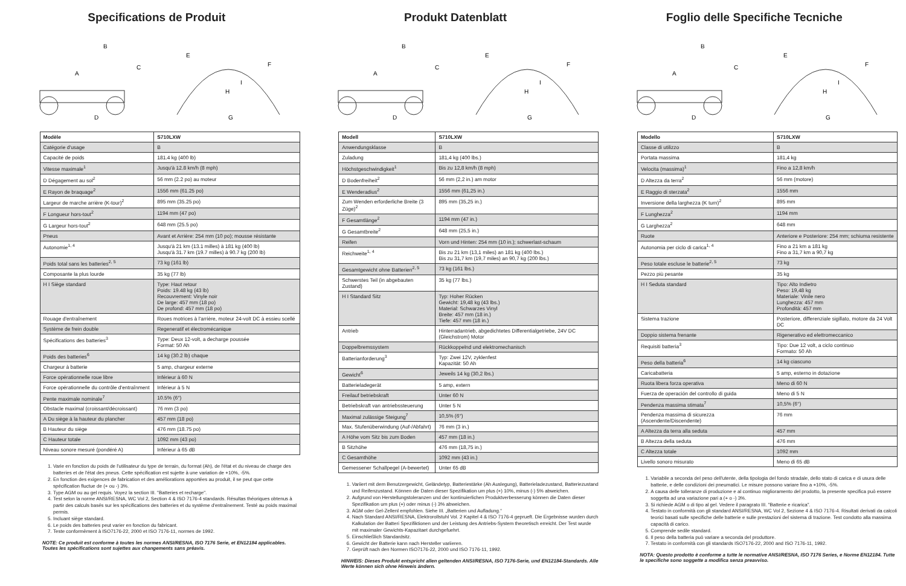Specifications de Produit
B
A
C
D
E
F
H
I
G
| Modèle | S710LXW |
| --- | --- |
| Catégorie d'usage | B |
| Capacité de poids | 181.4 kg (400 lb) |
| Vitesse maximale<sup>1</sup> | Jusqu'à 12.8 km/h (8 mph) |
| D Dégagement au sol<sup>2</sup> | 56 mm (2.2 po) au moteur |
| E Rayon de braquage<sup>2</sup> | 1556 mm (61.25 po) |
| Largeur de marche arrière (K-tour)<sup>2</sup> | 895 mm (35.25 po) |
| F Longueur hors-tout<sup>2</sup> | 1194 mm (47 po) |
| G Largeur hors-tout<sup>2</sup> | 648 mm (25.5 po) |
| Pneus | Avant et Arrière: 254 mm (10 po); mousse résistante |
| Autonomie<sup>1, 4</sup> | Jusqu'à 21 km (13.1 milles) à 181 kg (400 lb) Jusqu'à 31.7 km (19.7 milles) à 90.7 kg (200 lb) |
| Poids total sans les batteries<sup>2, 5</sup> | 73 kg (161 lb) |
| Composante la plus lourde | 35 kg (77 lb) |
| H I Siège standard | Type: Haut retour Poids: 19.48 kg (43 lb) Recouvrement: Vinyle noir De large: 457 mm (18 po) De profond: 457 mm (18 po) |
| Rouage d'entraînement | Roues motrices à l'arrière, moteur 24-volt DC à essieu scellé |
| Système de frein double | Regeneratif et électromécanique |
| Spécifications des batteries<sup>3</sup> | Type: Deux 12-volt, a decharge poussée Format: 50 Ah |
| Poids des batteries<sup>6</sup> | 14 kg (30.2 lb) chaque |
| Chargeur à batterie | 5 amp, chargeur externe |
| Force opérationnelle roue libre | Inférieur à 60 N |
| Force opérationnelle du contrôle d'entraînment | Inférieur à 5 N |
| Pente maximale nominale<sup>7</sup> | 10.5% (6°) |
| Obstacle maximal (croissant/décroissant) | 76 mm (3 po) |
| A Du siège à la hauteur du plancher | 457 mm (18 po) |
| B Hauteur du siège | 476 mm (18.75 po) |
| C Hauteur totale | 1092 mm (43 po) |
| Niveau sonore mesuré (pondéré A) | Inférieur à 65 dB |
1. Varie en fonction du poids de l'utilisateur du type de terrain, du format (Ah), de l'état et du niveau de charge des batteries et de l'état des pneus. Cette spécification est sujette à une variation de +10%, -5%.
2. En fonction des exigences de fabrication et des améliorations apportées au produit, il se peut que cette spécification fluctue de (+ ou -) 3%.
3. Type AGM ou au gel requis. Voyez la section III. "Batteries et recharge".
4. Test selon la norme ANSI/RESNA, WC Vol 2, Section 4 & ISO 7176-4 standards. Résultas théoriques obtenus à partir des calculs basés sur les spécifications des batteries et du système d'entraînement. Testé au poids maximal permis.
5. Incluant siège standard.
6. Le poids des batteries peut varier en fonction du fabricant.
7. Teste conformèment à ISO7176-22, 2000 et ISO 7176-11, normes de 1992.
NOTE: Ce produit est conforme à toutes les normes ANSI/RESNA, ISO 7176 Serie, et EN12184 applicables. Toutes les spécifications sont sujettes aux changements sans préavis.
Produkt Datenblatt
B
A
C
D
E
F
H
I
G
| Modell | S710LXW |
| --- | --- |
| Anwendungsklasse | B |
| Zuladung | 181,4 kg (400 lbs.) |
| Höchstgeschwindigkeit<sup>1</sup> | Bis zu 12,8 km/h (8 mph) |
| D Bodenfreiheit<sup>2</sup> | 56 mm (2,2 in.) am motor |
| E Wenderadius<sup>2</sup> | 1556 mm (61,25 in.) |
| Zum Wenden erforderliche Breite (3 Züge)<sup>2</sup> | 895 mm (35,25 in.) |
| F Gesamtlänge<sup>2</sup> | 1194 mm (47 in.) |
| G Gesamtbreite<sup>2</sup> | 648 mm (25,5 in.) |
| Reifen | Vorn und Hinten: 254 mm (10 in.); schwerlast-schaum |
| Reichweite<sup>1, 4</sup> | Bis zu 21 km (13,1 miles) an 181 kg (400 lbs.) Bis zu 31,7 km (19,7 miles) an 90,7 kg (200 lbs.) |
| Gesamtgewicht ohne Batterien<sup>2, 5</sup> | 73 kg (161 lbs.) |
| Schwerstes Teil (in abgebauten Zustand) | 35 kg (77 lbs.) |
| H I Standard Sitz | Typ: Hoher Rücken Gewicht: 19,48 kg (43 lbs.) Material: Schwarzes Vinyl Breite: 457 mm (18 in.) Tiefe: 457 mm (18 in.) |
| Antrieb | Hinterradantrieb, abgedichtetes Differentialgetriebe, 24V DC (Gleichstrom) Motor |
| Doppelbremssystem | Rückkoppelnd und elektromechanisch |
| Batterianforderung<sup>3</sup> | Typ: Zwei 12V, zyklenfest Kapazität: 50 Ah |
| Gewicht<sup>6</sup> | Jeweils 14 kg (30,2 lbs.) |
| Batterieladegerät | 5 amp, extern |
| Freilauf betriebskraft | Unter 60 N |
| Betriebskraft van antriebssteuerung | Unter 5 N |
| Maximal zulässige Steigung<sup>7</sup> | 10,5% (6°) |
| Max. Stufenüberwindung (Auf-/Abfahrt) | 76 mm (3 in.) |
| A Höhe vom Sitz bis zum Boden | 457 mm (18 in.) |
| B Sitzhöhe | 476 mm (18,75 in.) |
| C Gesamthöhe | 1092 mm (43 in.) |
| Gemessener Schallpegel (A-bewertet) | Unter 65 dB |
1. Variiert mit dem Benutzergewicht, Geländetyp, Batteriestärke (Ah Auslegung), Batterieladezustand, Batteriezustand und Reifenzustand. Können die Daten dieser Spezifikation um plus (+) 10%, minus (-) 5% abweichen.
2. Aufgrund von Herstellungstoleranzen und der kontinuierlichen Produktverbesserung können die Daten dieser Spezifikation um plus (+) oder minus (-) 3% abweichen.
3. AGM oder Gel-Zellenl empfohlen. Siehe III. „Batterien und Aufladung.“
4. Nach Standard ANSI/RESNA, Elektrorollstuhl Vol. 2 Kapitel 4 & ISO 7176-4 geprueft. Die Ergebnisse wurden durch Kalkulation der Batteri Spezifiktionen und der Leistung des Antriebs-System theoretisch erreicht. Der Test wurde mit maximaler Gewichts-Kapazitaet durchgefuehrt.
5. Einschließlich Standardsitz.
6. Gewicht der Batterie kann nach Hersteller variieren.
7. Geprüft nach den Normen ISO7176-22, 2000 und ISO 7176-11, 1992.
HINWEIS: Dieses Produkt entspricht allen geltenden ANSI/RESNA, ISO 7176-Serie, und EN12184-Standards. Alle Werte können sich ohne Hinweis ändern.
Foglio delle Specifiche Tecniche
B
A
C
D
E
F
H
I
G
| Modello | S710LXW |
| --- | --- |
| Classe di utilizzo | B |
| Portata massima | 181,4 kg |
| Velocita (massima)<sup>1</sup> | Fino a 12,8 km/h |
| D Altezza da terra<sup>2</sup> | 56 mm (motore) |
| E Raggio di sterzata<sup>2</sup> | 1556 mm |
| Inversione della larghezza (K turn)<sup>2</sup> | 895 mm |
| F Lunghezza<sup>2</sup> | 1194 mm |
| G Larghezza<sup>2</sup> | 648 mm |
| Ruote | Anteriore e Posteriore: 254 mm; schiuma resistente |
| Autonomia per ciclo di carica<sup>1, 4</sup> | Fino a 21 km a 181 kg Fino a 31,7 km a 90,7 kg |
| Peso totale escluse le batterie<sup>2, 5</sup> | 73 kg |
| Pezzo più pesante | 35 kg |
| H I Seduta standard | Tipo: Alto Indietro Peso: 19,48 kg Materiale: Vinile nero Lunghezza: 457 mm Profondità: 457 mm |
| Sistema trazione | Posteriore, differenziale sigillato, motore da 24 Volt DC |
| Doppio sistema frenante | Rigenerativo ed elettromeccanico |
| Requisiti batteria<sup>3</sup> | Tipo: Due 12 volt, a ciclo continuo Formato: 50 Ah |
| Peso della batteria<sup>6</sup> | 14 kg ciascuno |
| Caricabatteria | 5 amp, esterno in dotazione |
| Ruota libera forza operativa | Meno di 60 N |
| Fuerza de operación del controllo di guida | Meno di 5 N |
| Pendenza massima stimata<sup>7</sup> | 10,5% (6°) |
| Pendenza massima di sicurezza (Ascendente/Discendente) | 76 mm |
| A Altezza da terra alla seduta | 457 mm |
| B Altezza della seduta | 476 mm |
| C Altezza totale | 1092 mm |
| Livello sonoro misurato | Meno di 65 dB |
1. Variabile a seconda del peso dell'utente, della tipologia del fondo stradale, dello stato di carica e di usura delle batterie, e delle condizioni dei pneumatici. Le misure possono variare fino a +10%, -5%.
2. A causa delle tolleranze di produzione e al continuo miglioramento del prodotto, la presente specifica può essere soggetta ad una variazione pari a (+ o -) 3%.
3. Si richiede AGM o di tipo al gel. Vedere il paragrato III. "Batterie e ricarica".
4. Testato in conformità con gli standard ANSI/RESNA, WC Vol 2, Sezione 4 & ISO 7176-4. Risultati derivati da calcoli teorici basati sulle specifiche delle batterie e sulle prestazioni del sistema di trazione. Test condotto alla massima capacità di carico.
5. Comprende sedile standard.
6. Il peso della batteria può variare a seconda del produttore.
7. Testato in conformità con gli standards ISO7176-22, 2000 and ISO 7176-11, 1992.
NOTA: Questo prodotto è conforme a tutte le normative ANSI/RESNA, ISO 7176 Series, e Norme EN12184. Tutte le specifiche sono soggette a modifica senza preavviso.